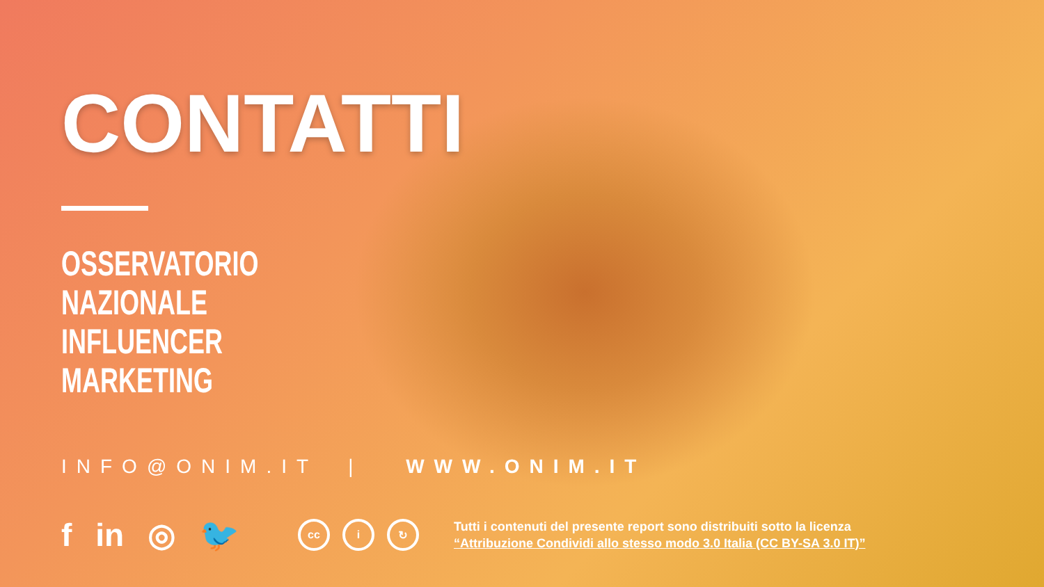CONTATTI
OSSERVATORIO
NAZIONALE
INFLUENCER
MARKETING
INFO@ONIM.IT | WWW.ONIM.IT
f in ◎ 🐦
cc i ↻
Tutti i contenuti del presente report sono distribuiti sotto la licenza
“Attribuzione Condividi allo stesso modo 3.0 Italia (CC BY-SA 3.0 IT)”